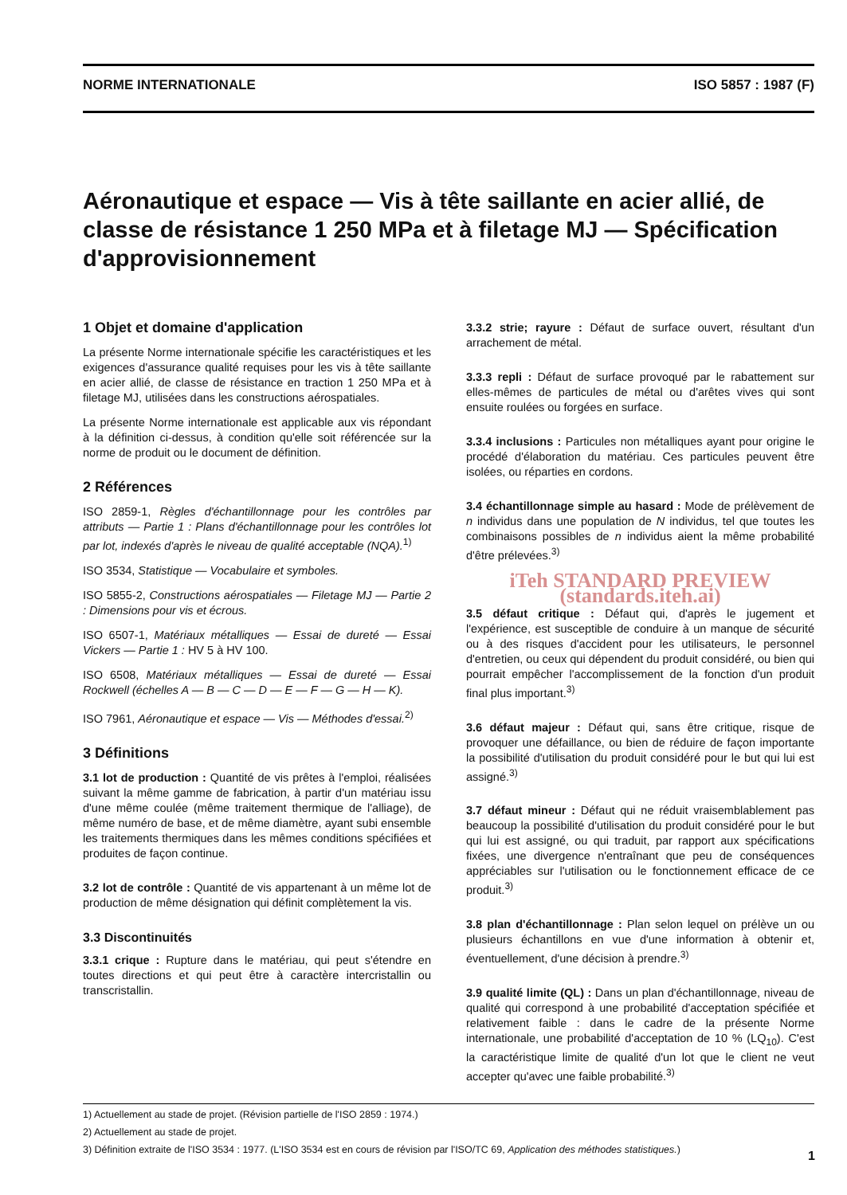NORME INTERNATIONALE ISO 5857 : 1987 (F)
Aéronautique et espace — Vis à tête saillante en acier allié, de classe de résistance 1 250 MPa et à filetage MJ — Spécification d'approvisionnement
1 Objet et domaine d'application
La présente Norme internationale spécifie les caractéristiques et les exigences d'assurance qualité requises pour les vis à tête saillante en acier allié, de classe de résistance en traction 1 250 MPa et à filetage MJ, utilisées dans les constructions aérospatiales.
La présente Norme internationale est applicable aux vis répondant à la définition ci-dessus, à condition qu'elle soit référencée sur la norme de produit ou le document de définition.
2 Références
ISO 2859-1, Règles d'échantillonnage pour les contrôles par attributs — Partie 1 : Plans d'échantillonnage pour les contrôles lot par lot, indexés d'après le niveau de qualité acceptable (NQA).<sup>1)</sup>
ISO 3534, Statistique — Vocabulaire et symboles.
ISO 5855-2, Constructions aérospatiales — Filetage MJ — Partie 2 : Dimensions pour vis et écrous.
ISO 6507-1, Matériaux métalliques — Essai de dureté — Essai Vickers — Partie 1 : HV 5 à HV 100.
ISO 6508, Matériaux métalliques — Essai de dureté — Essai Rockwell (échelles A — B — C — D — E — F — G — H — K).
ISO 7961, Aéronautique et espace — Vis — Méthodes d'essai.<sup>2)</sup>
3 Définitions
3.1 lot de production : Quantité de vis prêtes à l'emploi, réalisées suivant la même gamme de fabrication, à partir d'un matériau issu d'une même coulée (même traitement thermique de l'alliage), de même numéro de base, et de même diamètre, ayant subi ensemble les traitements thermiques dans les mêmes conditions spécifiées et produites de façon continue.
3.2 lot de contrôle : Quantité de vis appartenant à un même lot de production de même désignation qui définit complètement la vis.
3.3 Discontinuités
3.3.1 crique : Rupture dans le matériau, qui peut s'étendre en toutes directions et qui peut être à caractère intercristallin ou transcristallin.
3.3.2 strie; rayure : Défaut de surface ouvert, résultant d'un arrachement de métal.
3.3.3 repli : Défaut de surface provoqué par le rabattement sur elles-mêmes de particules de métal ou d'arêtes vives qui sont ensuite roulées ou forgées en surface.
3.3.4 inclusions : Particules non métalliques ayant pour origine le procédé d'élaboration du matériau. Ces particules peuvent être isolées, ou réparties en cordons.
3.4 échantillonnage simple au hasard : Mode de prélèvement de n individus dans une population de N individus, tel que toutes les combinaisons possibles de n individus aient la même probabilité d'être prélevées.<sup>3)</sup>
iTeh STANDARD PREVIEW (standards.iteh.ai)
3.5 défaut critique : Défaut qui, d'après le jugement et l'expérience, est susceptible de conduire à un manque de sécurité ou à des risques d'accident pour les utilisateurs, le personnel d'entretien, ou ceux qui dépendent du produit considéré, ou bien qui pourrait empêcher l'accomplissement de la fonction d'un produit final plus important.<sup>3)</sup>
3.6 défaut majeur : Défaut qui, sans être critique, risque de provoquer une défaillance, ou bien de réduire de façon importante la possibilité d'utilisation du produit considéré pour le but qui lui est assigné.<sup>3)</sup>
3.7 défaut mineur : Défaut qui ne réduit vraisemblablement pas beaucoup la possibilité d'utilisation du produit considéré pour le but qui lui est assigné, ou qui traduit, par rapport aux spécifications fixées, une divergence n'entraînant que peu de conséquences appréciables sur l'utilisation ou le fonctionnement efficace de ce produit.<sup>3)</sup>
3.8 plan d'échantillonnage : Plan selon lequel on prélève un ou plusieurs échantillons en vue d'une information à obtenir et, éventuellement, d'une décision à prendre.<sup>3)</sup>
3.9 qualité limite (QL) : Dans un plan d'échantillonnage, niveau de qualité qui correspond à une probabilité d'acceptation spécifiée et relativement faible : dans le cadre de la présente Norme internationale, une probabilité d'acceptation de 10 % (LQ<sub>10</sub>). C'est la caractéristique limite de qualité d'un lot que le client ne veut accepter qu'avec une faible probabilité.<sup>3)</sup>
1) Actuellement au stade de projet. (Révision partielle de l'ISO 2859 : 1974.)
2) Actuellement au stade de projet.
3) Définition extraite de l'ISO 3534 : 1977. (L'ISO 3534 est en cours de révision par l'ISO/TC 69, Application des méthodes statistiques.)
1